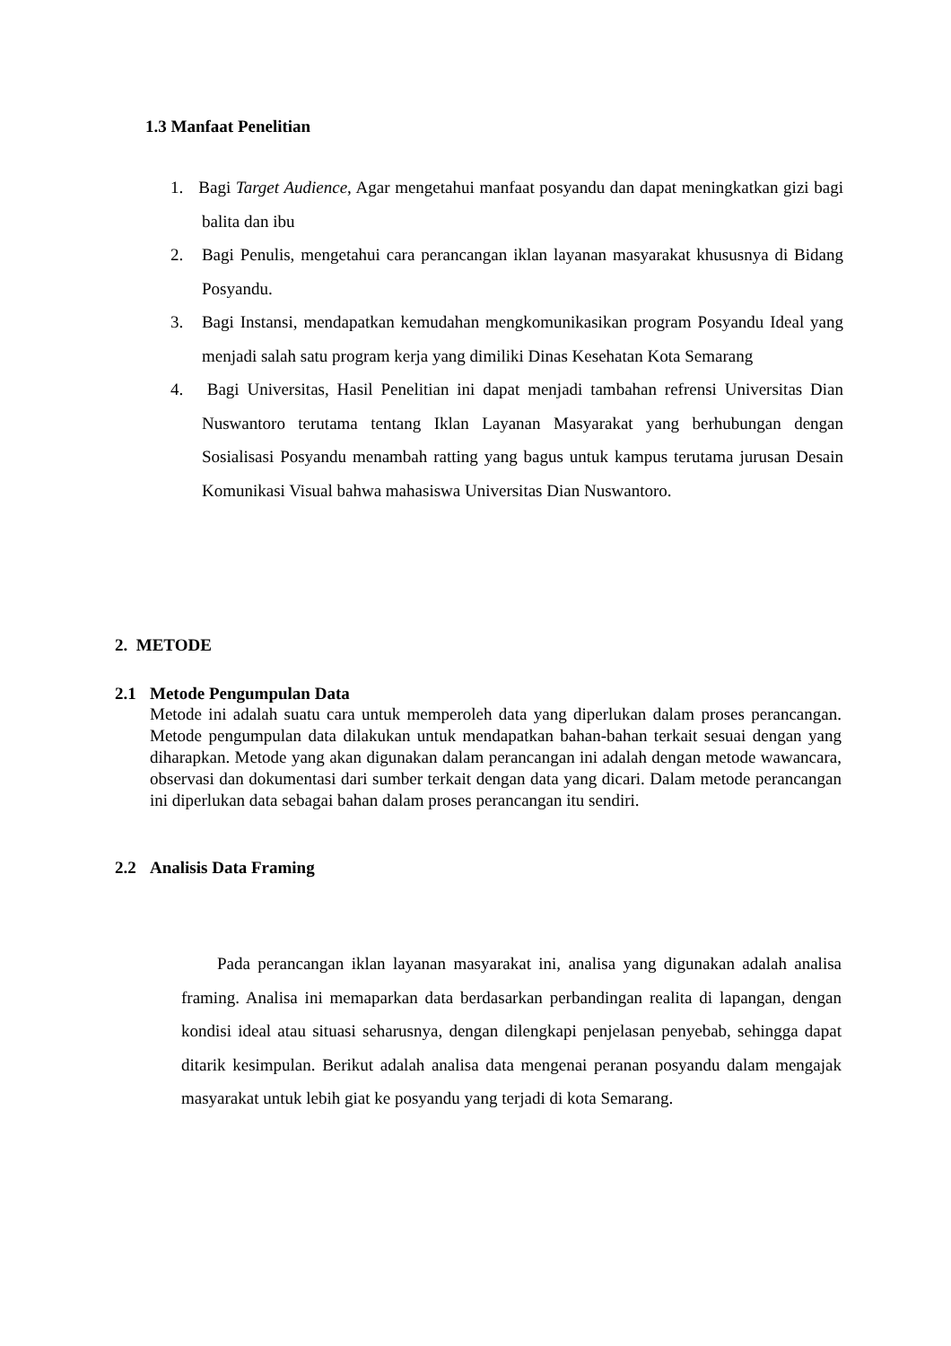1.3 Manfaat Penelitian
1. Bagi Target Audience, Agar mengetahui manfaat posyandu dan dapat meningkatkan gizi bagi balita dan ibu
2. Bagi Penulis, mengetahui cara perancangan iklan layanan masyarakat khususnya di Bidang Posyandu.
3. Bagi Instansi, mendapatkan kemudahan mengkomunikasikan program Posyandu Ideal yang menjadi salah satu program kerja yang dimiliki Dinas Kesehatan Kota Semarang
4. Bagi Universitas, Hasil Penelitian ini dapat menjadi tambahan refrensi Universitas Dian Nuswantoro terutama tentang Iklan Layanan Masyarakat yang berhubungan dengan Sosialisasi Posyandu menambah ratting yang bagus untuk kampus terutama jurusan Desain Komunikasi Visual bahwa mahasiswa Universitas Dian Nuswantoro.
2. METODE
2.1 Metode Pengumpulan Data
Metode ini adalah suatu cara untuk memperoleh data yang diperlukan dalam proses perancangan. Metode pengumpulan data dilakukan untuk mendapatkan bahan-bahan terkait sesuai dengan yang diharapkan. Metode yang akan digunakan dalam perancangan ini adalah dengan metode wawancara, observasi dan dokumentasi dari sumber terkait dengan data yang dicari. Dalam metode perancangan ini diperlukan data sebagai bahan dalam proses perancangan itu sendiri.
2.2 Analisis Data Framing
Pada perancangan iklan layanan masyarakat ini, analisa yang digunakan adalah analisa framing. Analisa ini memaparkan data berdasarkan perbandingan realita di lapangan, dengan kondisi ideal atau situasi seharusnya, dengan dilengkapi penjelasan penyebab, sehingga dapat ditarik kesimpulan. Berikut adalah analisa data mengenai peranan posyandu dalam mengajak masyarakat untuk lebih giat ke posyandu yang terjadi di kota Semarang.